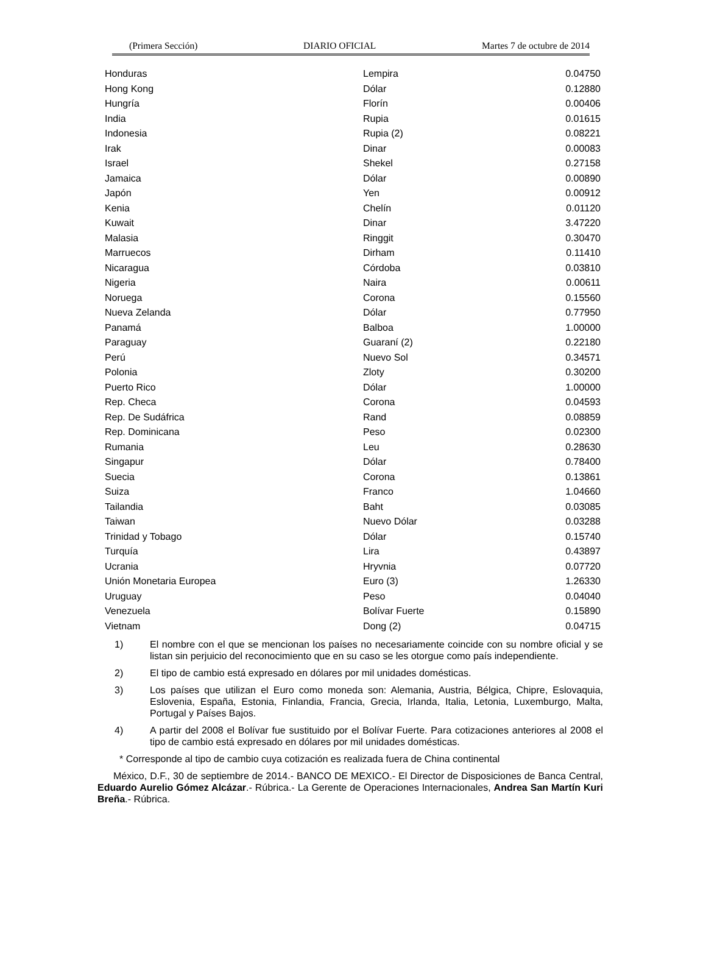(Primera Sección) DIARIO OFICIAL Martes 7 de octubre de 2014
| Honduras | Lempira | 0.04750 |
| Hong Kong | Dólar | 0.12880 |
| Hungría | Florín | 0.00406 |
| India | Rupia | 0.01615 |
| Indonesia | Rupia (2) | 0.08221 |
| Irak | Dinar | 0.00083 |
| Israel | Shekel | 0.27158 |
| Jamaica | Dólar | 0.00890 |
| Japón | Yen | 0.00912 |
| Kenia | Chelín | 0.01120 |
| Kuwait | Dinar | 3.47220 |
| Malasia | Ringgit | 0.30470 |
| Marruecos | Dirham | 0.11410 |
| Nicaragua | Córdoba | 0.03810 |
| Nigeria | Naira | 0.00611 |
| Noruega | Corona | 0.15560 |
| Nueva Zelanda | Dólar | 0.77950 |
| Panamá | Balboa | 1.00000 |
| Paraguay | Guaraní (2) | 0.22180 |
| Perú | Nuevo Sol | 0.34571 |
| Polonia | Zloty | 0.30200 |
| Puerto Rico | Dólar | 1.00000 |
| Rep. Checa | Corona | 0.04593 |
| Rep. De Sudáfrica | Rand | 0.08859 |
| Rep. Dominicana | Peso | 0.02300 |
| Rumania | Leu | 0.28630 |
| Singapur | Dólar | 0.78400 |
| Suecia | Corona | 0.13861 |
| Suiza | Franco | 1.04660 |
| Tailandia | Baht | 0.03085 |
| Taiwan | Nuevo Dólar | 0.03288 |
| Trinidad y Tobago | Dólar | 0.15740 |
| Turquía | Lira | 0.43897 |
| Ucrania | Hryvnia | 0.07720 |
| Unión Monetaria Europea | Euro (3) | 1.26330 |
| Uruguay | Peso | 0.04040 |
| Venezuela | Bolívar Fuerte | 0.15890 |
| Vietnam | Dong (2) | 0.04715 |
1) El nombre con el que se mencionan los países no necesariamente coincide con su nombre oficial y se listan sin perjuicio del reconocimiento que en su caso se les otorgue como país independiente.
2) El tipo de cambio está expresado en dólares por mil unidades domésticas.
3) Los países que utilizan el Euro como moneda son: Alemania, Austria, Bélgica, Chipre, Eslovaquia, Eslovenia, España, Estonia, Finlandia, Francia, Grecia, Irlanda, Italia, Letonia, Luxemburgo, Malta, Portugal y Países Bajos.
4) A partir del 2008 el Bolívar fue sustituido por el Bolívar Fuerte. Para cotizaciones anteriores al 2008 el tipo de cambio está expresado en dólares por mil unidades domésticas.
* Corresponde al tipo de cambio cuya cotización es realizada fuera de China continental
México, D.F., 30 de septiembre de 2014.- BANCO DE MEXICO.- El Director de Disposiciones de Banca Central, Eduardo Aurelio Gómez Alcázar.- Rúbrica.- La Gerente de Operaciones Internacionales, Andrea San Martín Kuri Breña.- Rúbrica.